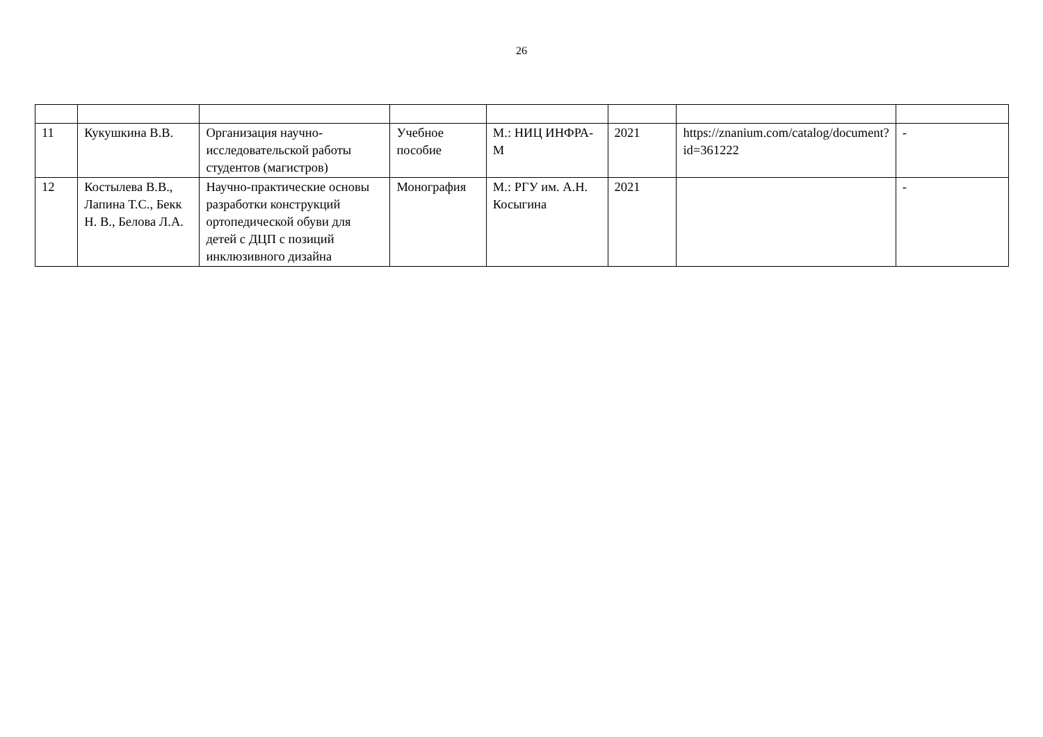26
| 11 | Кукушкина В.В. | Организация научно-исследовательской работы студентов (магистров) | Учебное пособие | М.: НИЦ ИНФРА-М | 2021 | https://znanium.com/catalog/document?id=361222 | - |
| 12 | Костылева В.В., Лапина Т.С., Бекк Н. В., Белова Л.А. | Научно-практические основы разработки конструкций ортопедической обуви для детей с ДЦП с позиций инклюзивного дизайна | Монография | М.: РГУ им. А.Н. Косыгина | 2021 | | - |